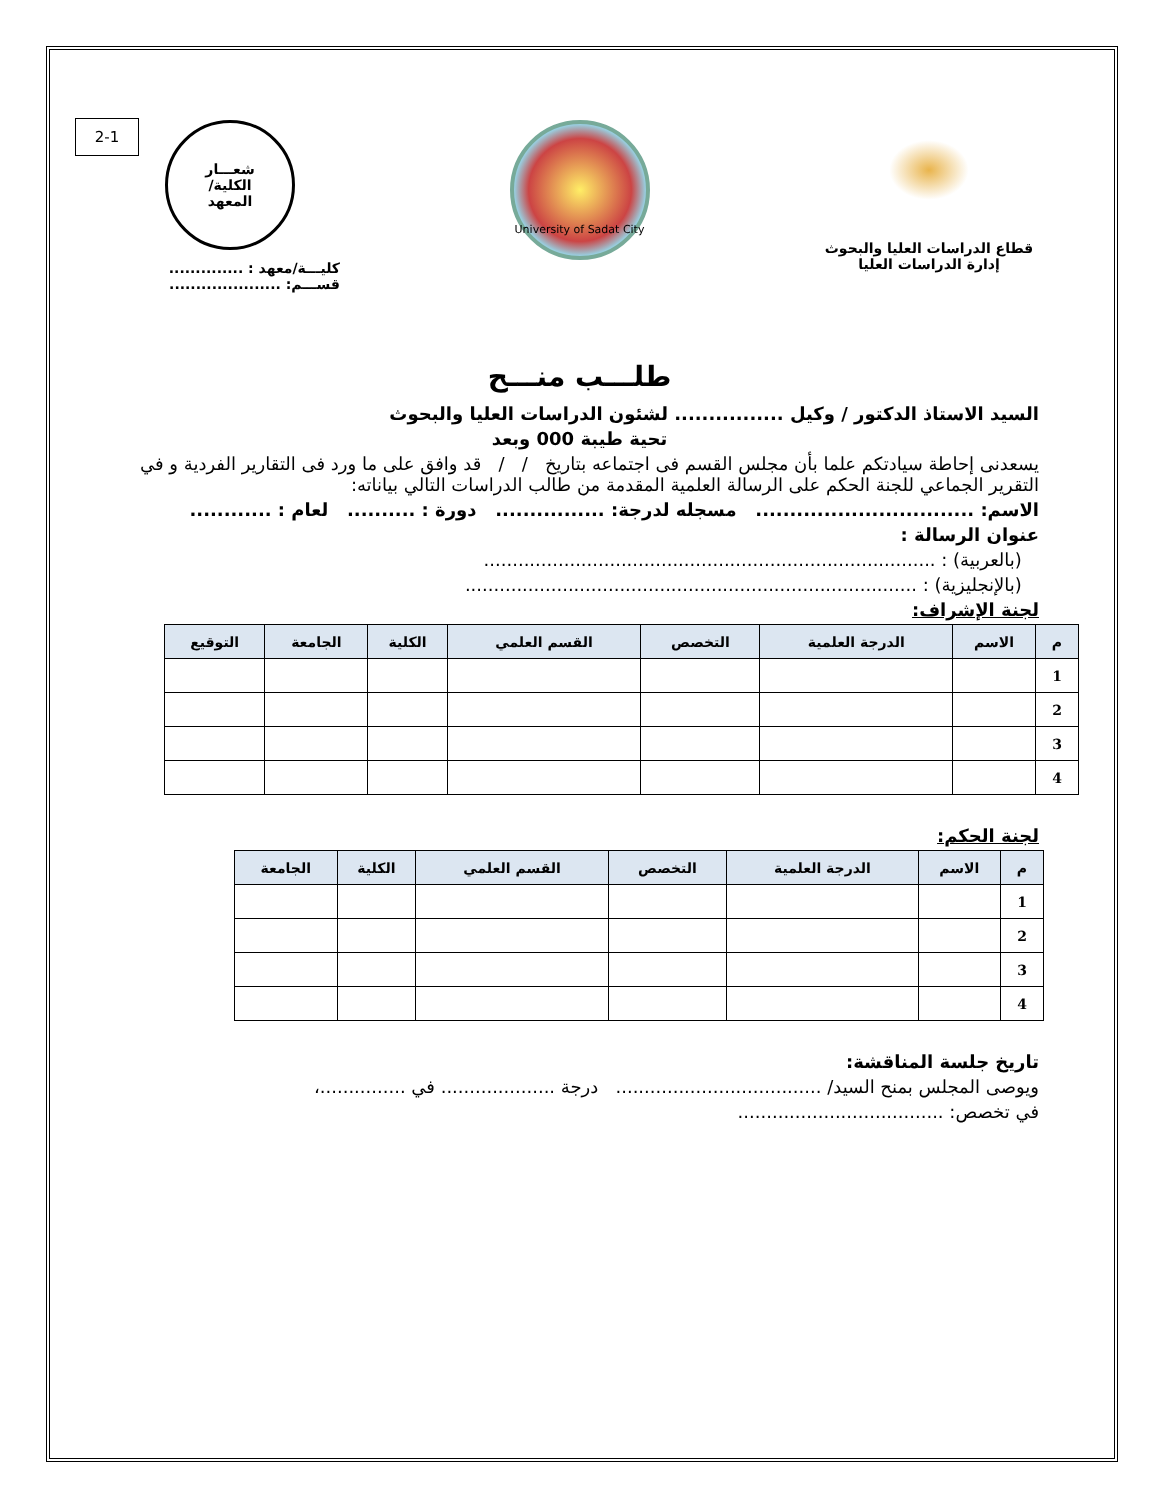2-1
قطاع الدراسات العليا والبحوث
إدارة الدراسات العليا
University of Sadat City
شعـــار
الكلية/
المعهد
كليـــة/معهد : ..............
قســـم: .....................
طلـــب منـــح
السيد الاستاذ الدكتور / وكيل ................ لشئون الدراسات العليا والبحوث
تحية طيبة 000 وبعد
يسعدنى إحاطة سيادتكم علما بأن مجلس القسم فى اجتماعه بتاريخ / / قد وافق على ما ورد فى التقارير الفردية و في التقرير الجماعي للجنة الحكم على الرسالة العلمية المقدمة من طالب الدراسات التالي بياناته:
الاسم: ................................ مسجله لدرجة: ................ دورة : .......... لعام : ............
عنوان الرسالة :
(بالعربية) : ...............................................................................
(بالإنجليزية) : ...............................................................................
لجنة الإشراف:
| م | الاسم | الدرجة العلمية | التخصص | القسم العلمي | الكلية | الجامعة | التوقيع |
| --- | --- | --- | --- | --- | --- | --- | --- |
| 1 | | | | | | | |
| 2 | | | | | | | |
| 3 | | | | | | | |
| 4 | | | | | | | |
لجنة الحكم:
| م | الاسم | الدرجة العلمية | التخصص | القسم العلمي | الكلية | الجامعة |
| --- | --- | --- | --- | --- | --- | --- |
| 1 | | | | | | |
| 2 | | | | | | |
| 3 | | | | | | |
| 4 | | | | | | |
تاريخ جلسة المناقشة:
ويوصى المجلس بمنح السيد/ .................................... درجة .................... في ...............،
في تخصص: ....................................